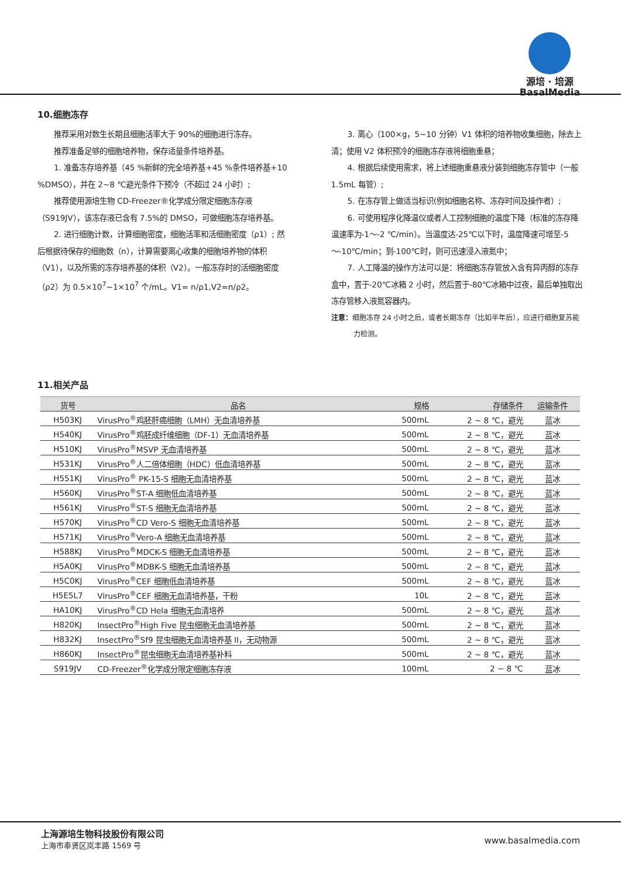源培 · 培源
BasalMedia
10.细胞冻存
推荐采用对数生长期且细胞活率大于 90%的细胞进行冻存。
推荐准备足够的细胞培养物，保存适量条件培养基。
1. 准备冻存培养基（45 %新鲜的完全培养基+45 %条件培养基+10 %DMSO），并在 2~8 ℃避光条件下预冷（不超过 24 小时）;
推荐使用源培生物 CD-Freezer®化学成分限定细胞冻存液（S919JV），该冻存液已含有 7.5%的 DMSO，可做细胞冻存培养基。
2. 进行细胞计数，计算细胞密度，细胞活率和活细胞密度（ρ1）; 然后根据待保存的细胞数（n），计算需要离心收集的细胞培养物的体积（V1），以及所需的冻存培养基的体积（V2）。一般冻存时的活细胞密度（ρ2）为 0.5×10<sup>7</sup>~1×10<sup>7</sup> 个/mL。V1= n/ρ1,V2=n/ρ2。
3. 离心（100×g，5~10 分钟）V1 体积的培养物收集细胞，除去上清；使用 V2 体积预冷的细胞冻存液将细胞重悬；
4. 根据后续使用需求，将上述细胞重悬液分装到细胞冻存管中（一般 1.5mL 每管）;
5. 在冻存管上做适当标识(例如细胞名称、冻存时间及操作者）;
6. 可使用程序化降温仪或者人工控制细胞的温度下降（标准的冻存降温速率为-1～-2 ℃/min）。当温度达-25℃以下时，温度降速可增至-5～-10℃/min；到-100℃时，则可迅速浸入液氮中；
7. 人工降温的操作方法可以是：将细胞冻存管放入含有异丙醇的冻存盒中，置于-20℃冰箱 2 小时，然后置于-80℃冰箱中过夜，最后单独取出冻存管移入液氮容器内。
注意：细胞冻存 24 小时之后，或者长期冻存（比如半年后），应进行细胞复苏能力检测。
11.相关产品
| 货号 | 品名 | 规格 | 存储条件 | 运输条件 |
| --- | --- | --- | --- | --- |
| H503KJ | VirusPro<sup>®</sup>鸡胚肝癌细胞（LMH）无血清培养基 | 500mL | 2 ~ 8 ℃，避光 | 蓝冰 |
| H540KJ | VirusPro<sup>®</sup>鸡胚成纤维细胞（DF-1）无血清培养基 | 500mL | 2 ~ 8 ℃，避光 | 蓝冰 |
| H510KJ | VirusPro<sup>®</sup>MSVP 无血清培养基 | 500mL | 2 ~ 8 ℃，避光 | 蓝冰 |
| H531KJ | VirusPro<sup>®</sup>人二倍体细胞（HDC）低血清培养基 | 500mL | 2 ~ 8 ℃，避光 | 蓝冰 |
| H551KJ | VirusPro<sup>®</sup> PK-15-S 细胞无血清培养基 | 500mL | 2 ~ 8 ℃，避光 | 蓝冰 |
| H560KJ | VirusPro<sup>®</sup>ST-A 细胞低血清培养基 | 500mL | 2 ~ 8 ℃，避光 | 蓝冰 |
| H561KJ | VirusPro<sup>®</sup>ST-S 细胞无血清培养基 | 500mL | 2 ~ 8 ℃，避光 | 蓝冰 |
| H570KJ | VirusPro<sup>®</sup>CD Vero-S 细胞无血清培养基 | 500mL | 2 ~ 8 ℃，避光 | 蓝冰 |
| H571KJ | VirusPro<sup>®</sup>Vero-A 细胞无血清培养基 | 500mL | 2 ~ 8 ℃，避光 | 蓝冰 |
| H588KJ | VirusPro<sup>®</sup>MDCK-S 细胞无血清培养基 | 500mL | 2 ~ 8 ℃，避光 | 蓝冰 |
| H5A0KJ | VirusPro<sup>®</sup>MDBK-S 细胞无血清培养基 | 500mL | 2 ~ 8 ℃，避光 | 蓝冰 |
| H5C0KJ | VirusPro<sup>®</sup>CEF 细胞低血清培养基 | 500mL | 2 ~ 8 ℃，避光 | 蓝冰 |
| H5E5L7 | VirusPro<sup>®</sup>CEF 细胞无血清培养基，干粉 | 10L | 2 ~ 8 ℃，避光 | 蓝冰 |
| HA10KJ | VirusPro<sup>®</sup>CD Hela 细胞无血清培养 | 500mL | 2 ~ 8 ℃，避光 | 蓝冰 |
| H820KJ | InsectPro<sup>®</sup>High Five 昆虫细胞无血清培养基 | 500mL | 2 ~ 8 ℃，避光 | 蓝冰 |
| H832KJ | InsectPro<sup>®</sup>Sf9 昆虫细胞无血清培养基 II，无动物源 | 500mL | 2 ~ 8 ℃，避光 | 蓝冰 |
| H860KJ | InsectPro<sup>®</sup>昆虫细胞无血清培养基补料 | 500mL | 2 ~ 8 ℃，避光 | 蓝冰 |
| S919JV | CD-Freezer<sup>®</sup>化学成分限定细胞冻存液 | 100mL | 2 ~ 8 ℃ | 蓝冰 |
上海源培生物科技股份有限公司
上海市奉贤区岚丰路 1569 号
www.basalmedia.com